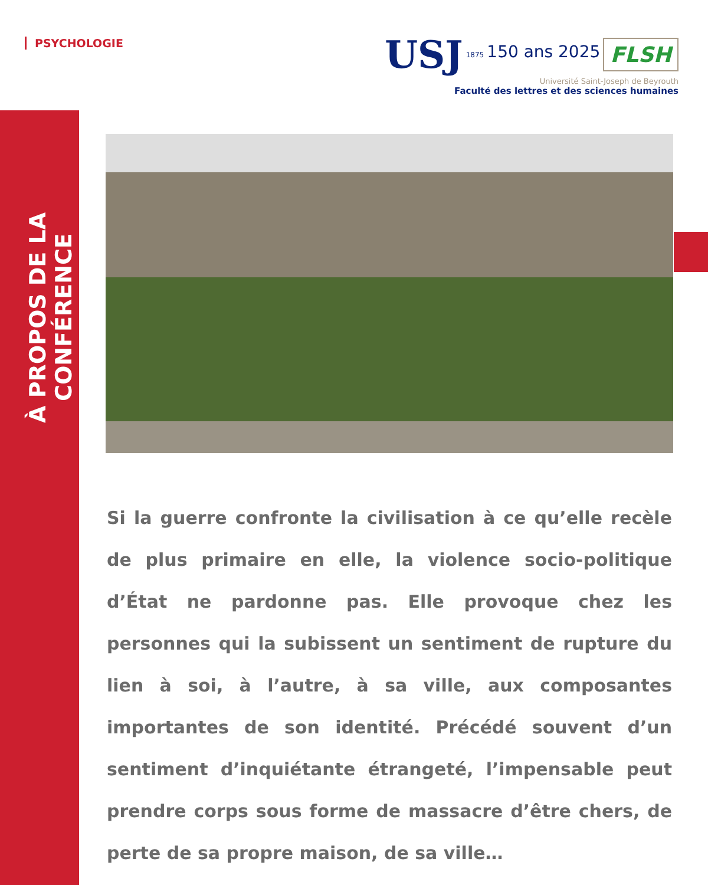PSYCHOLOGIE
USJ 1875 150 ans 2025 FLSH
Université Saint-Joseph de Beyrouth
Faculté des lettres et des sciences humaines
À PROPOS DE LA CONFÉRENCE
Si la guerre confronte la civilisation à ce qu’elle recèle de plus primaire en elle, la violence socio-politique d’État ne pardonne pas. Elle provoque chez les personnes qui la subissent un sentiment de rupture du lien à soi, à l’autre, à sa ville, aux composantes importantes de son identité. Précédé souvent d’un sentiment d’inquiétante étrangeté, l’impensable peut prendre corps sous forme de massacre d’être chers, de perte de sa propre maison, de sa ville…